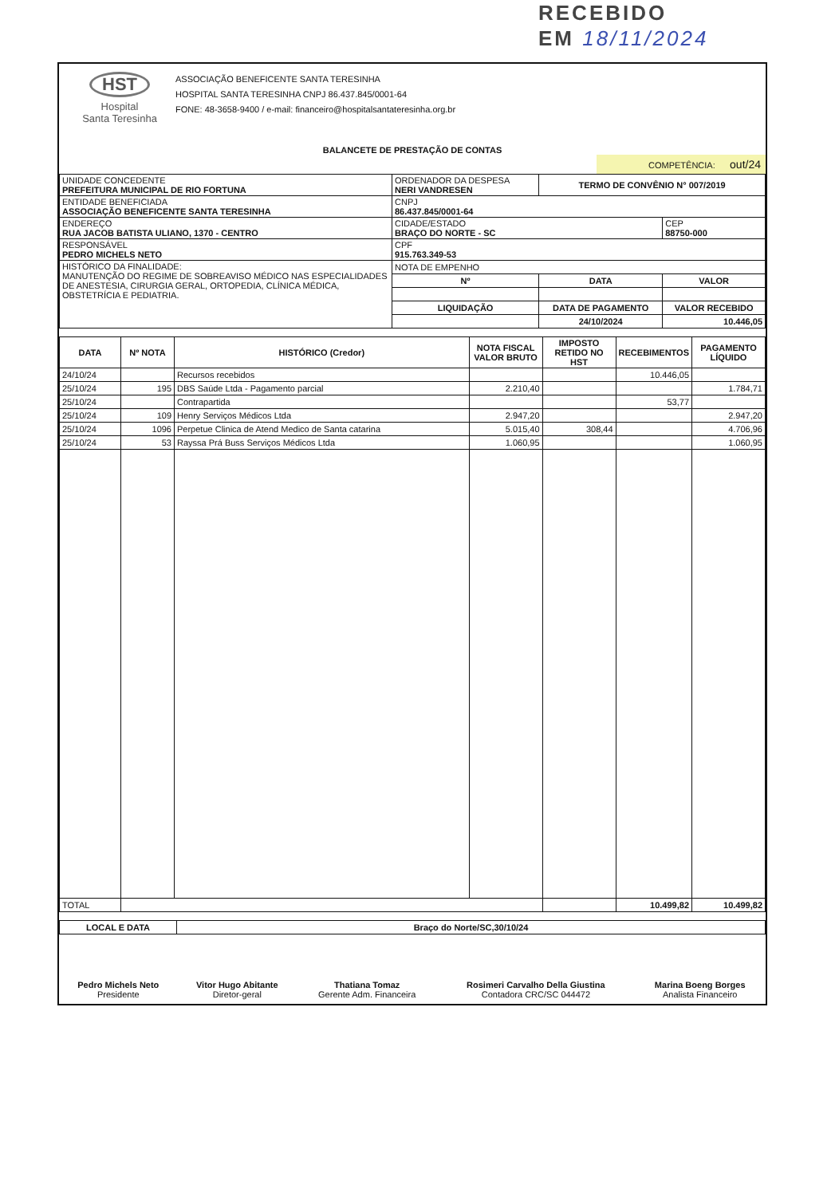RECEBIDO
EM 18/11/2024
HST
Hospital
Santa Teresinha
ASSOCIAÇÃO BENEFICENTE SANTA TERESINHA
HOSPITAL SANTA TERESINHA CNPJ 86.437.845/0001-64
FONE: 48-3658-9400 / e-mail: financeiro@hospitalsantateresinha.org.br
BALANCETE DE PRESTAÇÃO DE CONTAS
COMPETÊNCIA: out/24
| UNIDADE CONCEDENTE PREFEITURA MUNICIPAL DE RIO FORTUNA | ORDENADOR DA DESPESA NERI VANDRESEN | TERMO DE CONVÊNIO N° 007/2019 | |
| ENTIDADE BENEFICIADA ASSOCIAÇÃO BENEFICENTE SANTA TERESINHA | CNPJ 86.437.845/0001-64 | | |
| ENDEREÇO RUA JACOB BATISTA ULIANO, 1370 - CENTRO | CIDADE/ESTADO BRAÇO DO NORTE - SC | | CEP 88750-000 |
| RESPONSÁVEL PEDRO MICHELS NETO | CPF 915.763.349-53 | | |
| HISTÓRICO DA FINALIDADE: MANUTENÇÃO DO REGIME DE SOBREAVISO MÉDICO NAS ESPECIALIDADES DE ANESTESIA, CIRURGIA GERAL, ORTOPEDIA, CLÍNICA MÉDICA, OBSTETRÍCIA E PEDIATRIA. | NOTA DE EMPENHO | | |
| | Nº | DATA | VALOR |
| | LIQUIDAÇÃO | DATA DE PAGAMENTO | VALOR RECEBIDO |
| | | 24/10/2024 | 10.446,05 |
| DATA | Nº NOTA | HISTÓRICO (Credor) | NOTA FISCAL VALOR BRUTO | IMPOSTO RETIDO NO HST | RECEBIMENTOS | PAGAMENTO LÍQUIDO |
| --- | --- | --- | --- | --- | --- | --- |
| 24/10/24 | | Recursos recebidos | | | 10.446,05 | |
| 25/10/24 | 195 | DBS Saúde Ltda - Pagamento parcial | 2.210,40 | | | 1.784,71 |
| 25/10/24 | | Contrapartida | | | 53,77 | |
| 25/10/24 | 109 | Henry Serviços Médicos Ltda | 2.947,20 | | | 2.947,20 |
| 25/10/24 | 1096 | Perpetue Clinica de Atend Medico de Santa catarina | 5.015,40 | 308,44 | | 4.706,96 |
| 25/10/24 | 53 | Rayssa Prá Buss Serviços Médicos Ltda | 1.060,95 | | | 1.060,95 |
| TOTAL | | | | | 10.499,82 | 10.499,82 |
| LOCAL E DATA | Braço do Norte/SC,30/10/24 |
| --- | --- |
| Pedro Michels Neto Presidente | Vitor Hugo Abitante Diretor-geral | Thatiana Tomaz Gerente Adm. Financeira | Rosimeri Carvalho Della Giustina Contadora CRC/SC 044472 | Marina Boeng Borges Analista Financeiro |